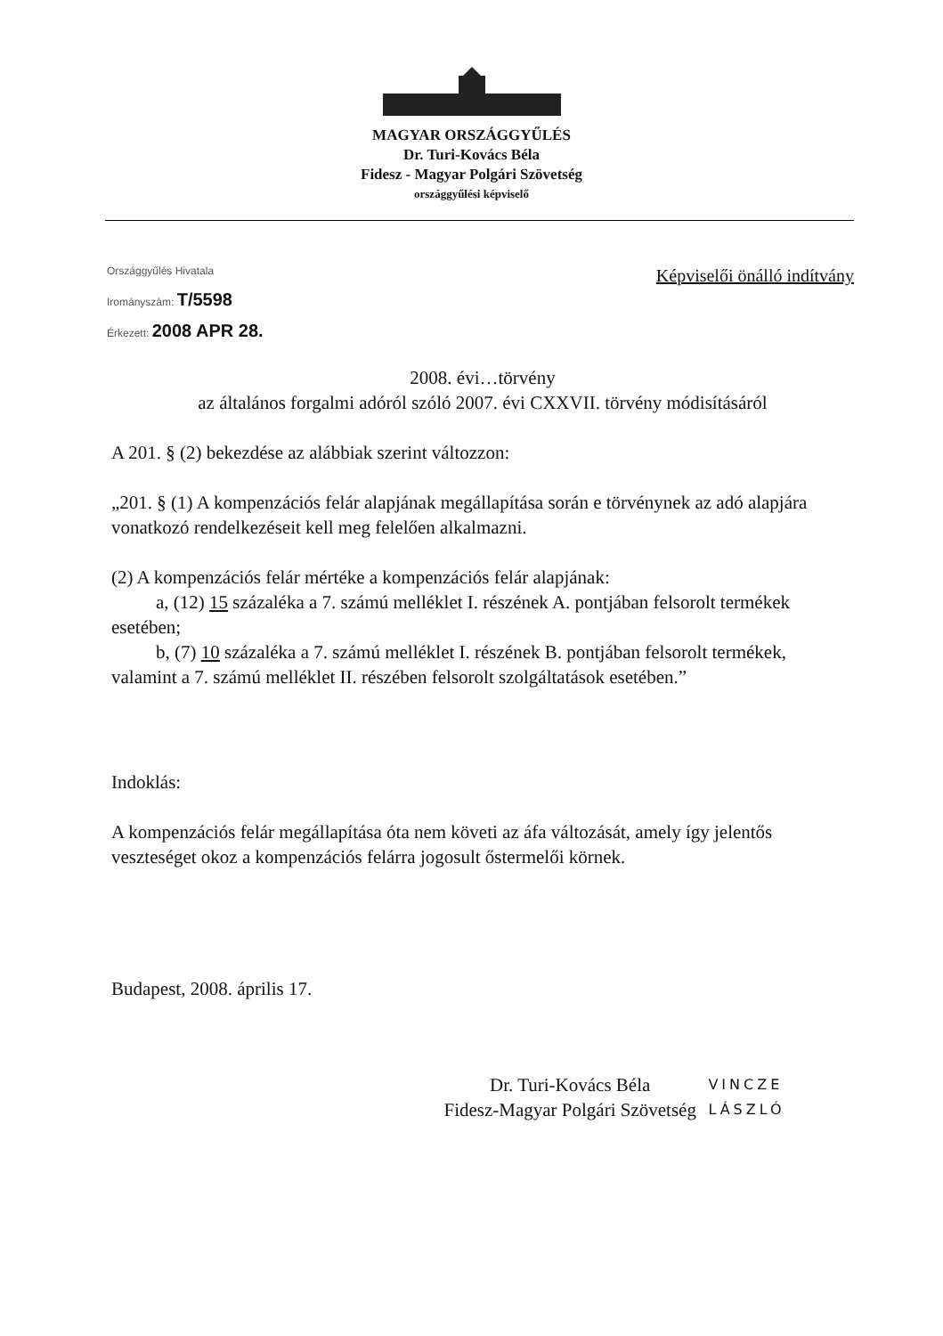MAGYAR ORSZÁGGYŰLÉS
Dr. Turi-Kovács Béla
Fidesz - Magyar Polgári Szövetség
országgyűlési képviselő
Országgyűlés Hivatala
Irományszám: T/5598
Érkezett: 2008 APR 28.
Képviselői önálló indítvány
2008. évi…törvény
az általános forgalmi adóról szóló 2007. évi CXXVII. törvény módisításáról
A 201. § (2) bekezdése az alábbiak szerint változzon:
„201. § (1) A kompenzációs felár alapjának megállapítása során e törvénynek az adó alapjára vonatkozó rendelkezéseit kell meg felelően alkalmazni.
(2) A kompenzációs felár mértéke a kompenzációs felár alapjának:
a, (12) 15 százaléka a 7. számú melléklet I. részének A. pontjában felsorolt termékek esetében;
b, (7) 10 százaléka a 7. számú melléklet I. részének B. pontjában felsorolt termékek, valamint a 7. számú melléklet II. részében felsorolt szolgáltatások esetében.”
Indoklás:
A kompenzációs felár megállapítása óta nem követi az áfa változását, amely így jelentős veszteséget okoz a kompenzációs felárra jogosult őstermelői körnek.
Budapest, 2008. április 17.
Dr. Turi-Kovács Béla
Fidesz-Magyar Polgári Szövetség
VINCZE LÁSZLÓ